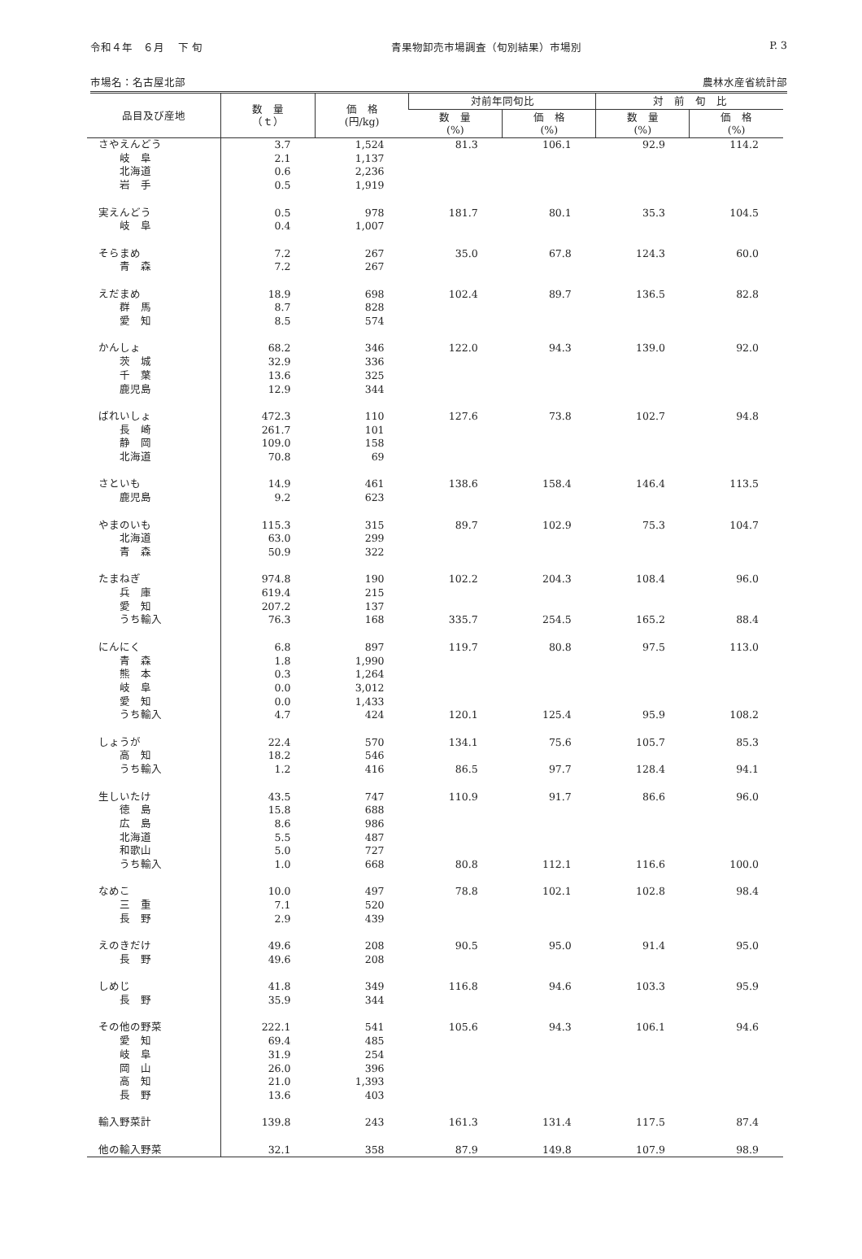令和４年　６月　 下 旬 青果物卸売市場調査（旬別結果）市場別 P. 3
市場名：名古屋北部 農林水産省統計部
| 品目及び産地 | 数 量 （ｔ） | 価 格 (円/kg) | 対前年同旬比 | | 対 前 旬 比 | |
| --- | --- | --- | --- | --- | --- | --- |
| | | | 数 量 (%) | 価 格 (%) | 数 量 (%) | 価 格 (%) |
| さやえんどう | 3.7 | 1,524 | 81.3 | 106.1 | 92.9 | 114.2 |
| 岐 阜 | 2.1 | 1,137 | | | | |
| 北海道 | 0.6 | 2,236 | | | | |
| 岩 手 | 0.5 | 1,919 | | | | |
| 実えんどう | 0.5 | 978 | 181.7 | 80.1 | 35.3 | 104.5 |
| 岐 阜 | 0.4 | 1,007 | | | | |
| そらまめ | 7.2 | 267 | 35.0 | 67.8 | 124.3 | 60.0 |
| 青 森 | 7.2 | 267 | | | | |
| えだまめ | 18.9 | 698 | 102.4 | 89.7 | 136.5 | 82.8 |
| 群 馬 | 8.7 | 828 | | | | |
| 愛 知 | 8.5 | 574 | | | | |
| かんしょ | 68.2 | 346 | 122.0 | 94.3 | 139.0 | 92.0 |
| 茨 城 | 32.9 | 336 | | | | |
| 千 葉 | 13.6 | 325 | | | | |
| 鹿児島 | 12.9 | 344 | | | | |
| ばれいしょ | 472.3 | 110 | 127.6 | 73.8 | 102.7 | 94.8 |
| 長 崎 | 261.7 | 101 | | | | |
| 静 岡 | 109.0 | 158 | | | | |
| 北海道 | 70.8 | 69 | | | | |
| さといも | 14.9 | 461 | 138.6 | 158.4 | 146.4 | 113.5 |
| 鹿児島 | 9.2 | 623 | | | | |
| やまのいも | 115.3 | 315 | 89.7 | 102.9 | 75.3 | 104.7 |
| 北海道 | 63.0 | 299 | | | | |
| 青 森 | 50.9 | 322 | | | | |
| たまねぎ | 974.8 | 190 | 102.2 | 204.3 | 108.4 | 96.0 |
| 兵 庫 | 619.4 | 215 | | | | |
| 愛 知 | 207.2 | 137 | | | | |
| うち輸入 | 76.3 | 168 | 335.7 | 254.5 | 165.2 | 88.4 |
| にんにく | 6.8 | 897 | 119.7 | 80.8 | 97.5 | 113.0 |
| 青 森 | 1.8 | 1,990 | | | | |
| 熊 本 | 0.3 | 1,264 | | | | |
| 岐 阜 | 0.0 | 3,012 | | | | |
| 愛 知 | 0.0 | 1,433 | | | | |
| うち輸入 | 4.7 | 424 | 120.1 | 125.4 | 95.9 | 108.2 |
| しょうが | 22.4 | 570 | 134.1 | 75.6 | 105.7 | 85.3 |
| 高 知 | 18.2 | 546 | | | | |
| うち輸入 | 1.2 | 416 | 86.5 | 97.7 | 128.4 | 94.1 |
| 生しいたけ | 43.5 | 747 | 110.9 | 91.7 | 86.6 | 96.0 |
| 徳 島 | 15.8 | 688 | | | | |
| 広 島 | 8.6 | 986 | | | | |
| 北海道 | 5.5 | 487 | | | | |
| 和歌山 | 5.0 | 727 | | | | |
| うち輸入 | 1.0 | 668 | 80.8 | 112.1 | 116.6 | 100.0 |
| なめこ | 10.0 | 497 | 78.8 | 102.1 | 102.8 | 98.4 |
| 三 重 | 7.1 | 520 | | | | |
| 長 野 | 2.9 | 439 | | | | |
| えのきだけ | 49.6 | 208 | 90.5 | 95.0 | 91.4 | 95.0 |
| 長 野 | 49.6 | 208 | | | | |
| しめじ | 41.8 | 349 | 116.8 | 94.6 | 103.3 | 95.9 |
| 長 野 | 35.9 | 344 | | | | |
| その他の野菜 | 222.1 | 541 | 105.6 | 94.3 | 106.1 | 94.6 |
| 愛 知 | 69.4 | 485 | | | | |
| 岐 阜 | 31.9 | 254 | | | | |
| 岡 山 | 26.0 | 396 | | | | |
| 高 知 | 21.0 | 1,393 | | | | |
| 長 野 | 13.6 | 403 | | | | |
| 輸入野菜計 | 139.8 | 243 | 161.3 | 131.4 | 117.5 | 87.4 |
| 他の輸入野菜 | 32.1 | 358 | 87.9 | 149.8 | 107.9 | 98.9 |